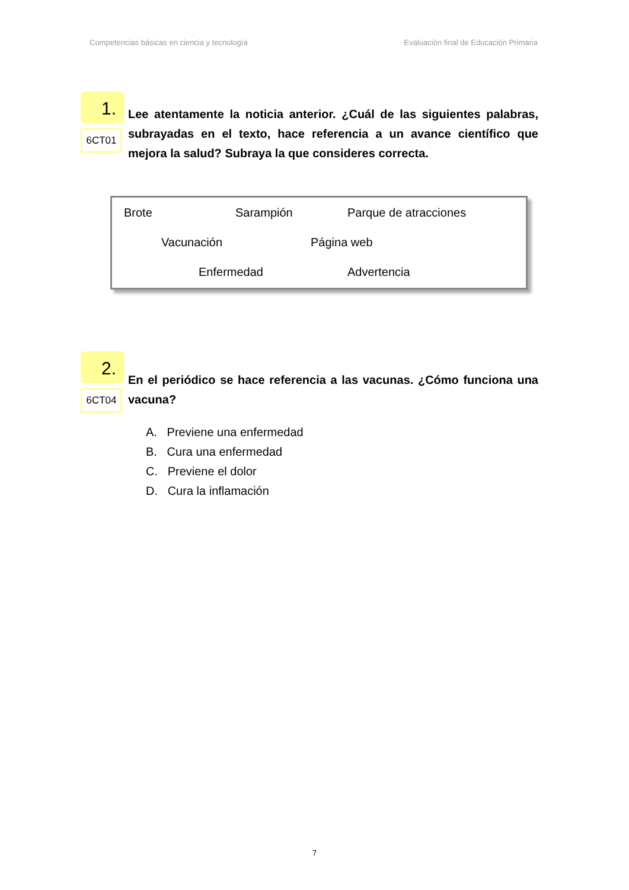Competencias básicas en ciencia y tecnología Evaluación final de Educación Primaria
1.
6CT01
Lee atentamente la noticia anterior. ¿Cuál de las siguientes palabras, subrayadas en el texto, hace referencia a un avance científico que mejora la salud? Subraya la que consideres correcta.
Brote Sarampión Parque de atracciones
Vacunación Página web
Enfermedad Advertencia
2.
6CT04
En el periódico se hace referencia a las vacunas. ¿Cómo funciona una vacuna?
A. Previene una enfermedad
B. Cura una enfermedad
C. Previene el dolor
D. Cura la inflamación
7